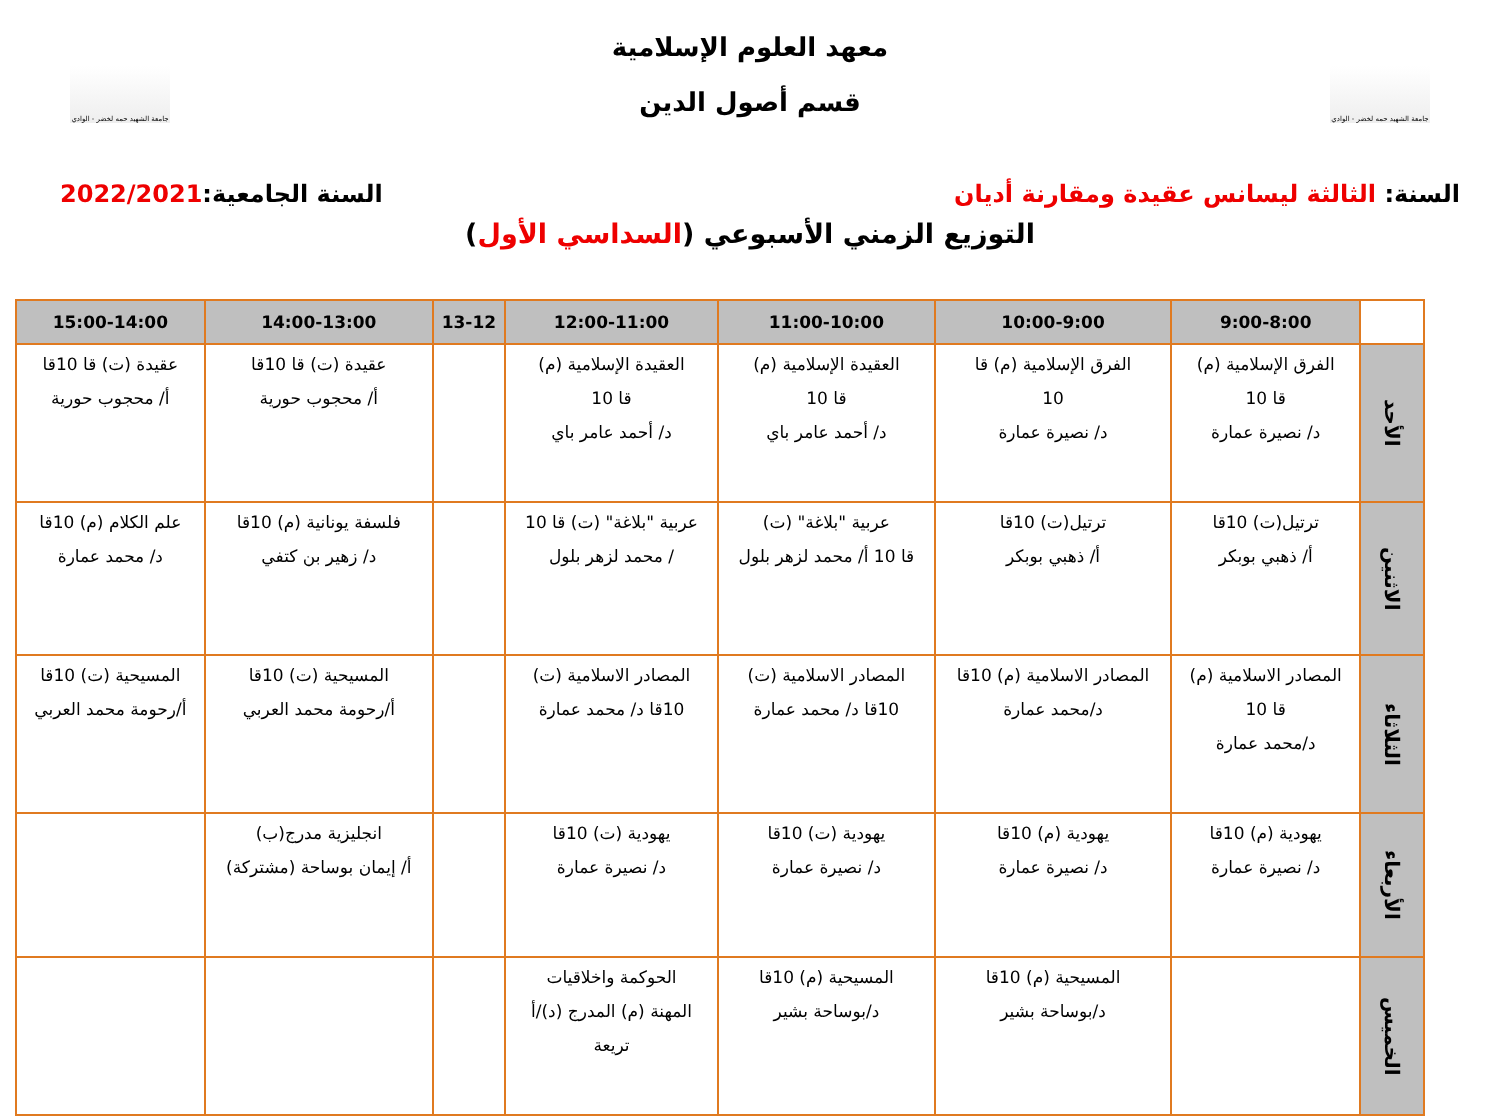جامعة الشهيد حمه لخضر - الوادي
معهد العلوم الإسلامية
قسم أصول الدين
جامعة الشهيد حمه لخضر - الوادي
السنة: الثالثة ليسانس عقيدة ومقارنة أديان
السنة الجامعية:2022/2021
التوزيع الزمني الأسبوعي (السداسي الأول)
| | 9:00-8:00 | 10:00-9:00 | 11:00-10:00 | 12:00-11:00 | 13-12 | 14:00-13:00 | 15:00-14:00 |
| --- | --- | --- | --- | --- | --- | --- | --- |
| الأحد | الفرق الإسلامية (م) قا 10 د/ نصيرة عمارة | الفرق الإسلامية (م) قا 10 د/ نصيرة عمارة | العقيدة الإسلامية (م) قا 10 د/ أحمد عامر باي | العقيدة الإسلامية (م) قا 10 د/ أحمد عامر باي | | عقيدة (ت) قا 10قا أ/ محجوب حورية | عقيدة (ت) قا 10قا أ/ محجوب حورية |
| الاثنين | ترتيل(ت) 10قا أ/ ذهبي بوبكر | ترتيل(ت) 10قا أ/ ذهبي بوبكر | عربية "بلاغة" (ت) قا 10 أ/ محمد لزهر بلول | عربية "بلاغة" (ت) قا 10 / محمد لزهر بلول | | فلسفة يونانية (م) 10قا د/ زهير بن كتفي | علم الكلام (م) 10قا د/ محمد عمارة |
| الثلاثاء | المصادر الاسلامية (م) قا 10 د/محمد عمارة | المصادر الاسلامية (م) 10قا د/محمد عمارة | المصادر الاسلامية (ت) 10قا د/ محمد عمارة | المصادر الاسلامية (ت) 10قا د/ محمد عمارة | | المسيحية (ت) 10قا أ/رحومة محمد العربي | المسيحية (ت) 10قا أ/رحومة محمد العربي |
| الأربعاء | يهودية (م) 10قا د/ نصيرة عمارة | يهودية (م) 10قا د/ نصيرة عمارة | يهودية (ت) 10قا د/ نصيرة عمارة | يهودية (ت) 10قا د/ نصيرة عمارة | | انجليزية مدرج(ب) أ/ إيمان بوساحة (مشتركة) | |
| الخميس | | المسيحية (م) 10قا د/بوساحة بشير | المسيحية (م) 10قا د/بوساحة بشير | الحوكمة واخلاقيات المهنة (م) المدرج (د)/أ تريعة | | | |